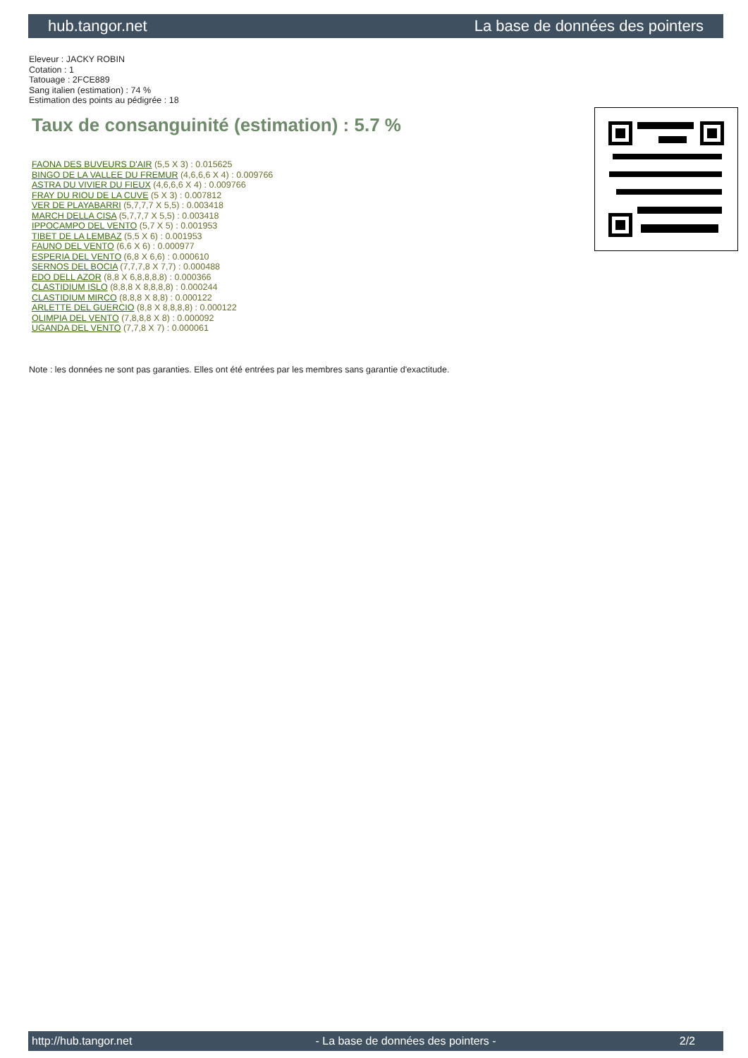hub.tangor.net La base de données des pointers
Eleveur : JACKY ROBIN
Cotation : 1
Tatouage : 2FCE889
Sang italien (estimation) : 74 %
Estimation des points au pédigrée : 18
Taux de consanguinité (estimation) : 5.7 %
FAONA DES BUVEURS D'AIR (5,5 X 3) : 0.015625
BINGO DE LA VALLEE DU FREMUR (4,6,6,6 X 4) : 0.009766
ASTRA DU VIVIER DU FIEUX (4,6,6,6 X 4) : 0.009766
FRAY DU RIOU DE LA CUVE (5 X 3) : 0.007812
VER DE PLAYABARRI (5,7,7,7 X 5,5) : 0.003418
MARCH DELLA CISA (5,7,7,7 X 5,5) : 0.003418
IPPOCAMPO DEL VENTO (5,7 X 5) : 0.001953
TIBET DE LA LEMBAZ (5,5 X 6) : 0.001953
FAUNO DEL VENTO (6,6 X 6) : 0.000977
ESPERIA DEL VENTO (6,8 X 6,6) : 0.000610
SERNOS DEL BOCIA (7,7,7,8 X 7,7) : 0.000488
EDO DELL AZOR (8,8 X 6,8,8,8,8) : 0.000366
CLASTIDIUM ISLO (8,8,8 X 8,8,8,8) : 0.000244
CLASTIDIUM MIRCO (8,8,8 X 8,8) : 0.000122
ARLETTE DEL GUERCIO (8,8 X 8,8,8,8) : 0.000122
OLIMPIA DEL VENTO (7,8,8,8 X 8) : 0.000092
UGANDA DEL VENTO (7,7,8 X 7) : 0.000061
Note : les données ne sont pas garanties. Elles ont été entrées par les membres sans garantie d'exactitude.
http://hub.tangor.net - La base de données des pointers - 2/2